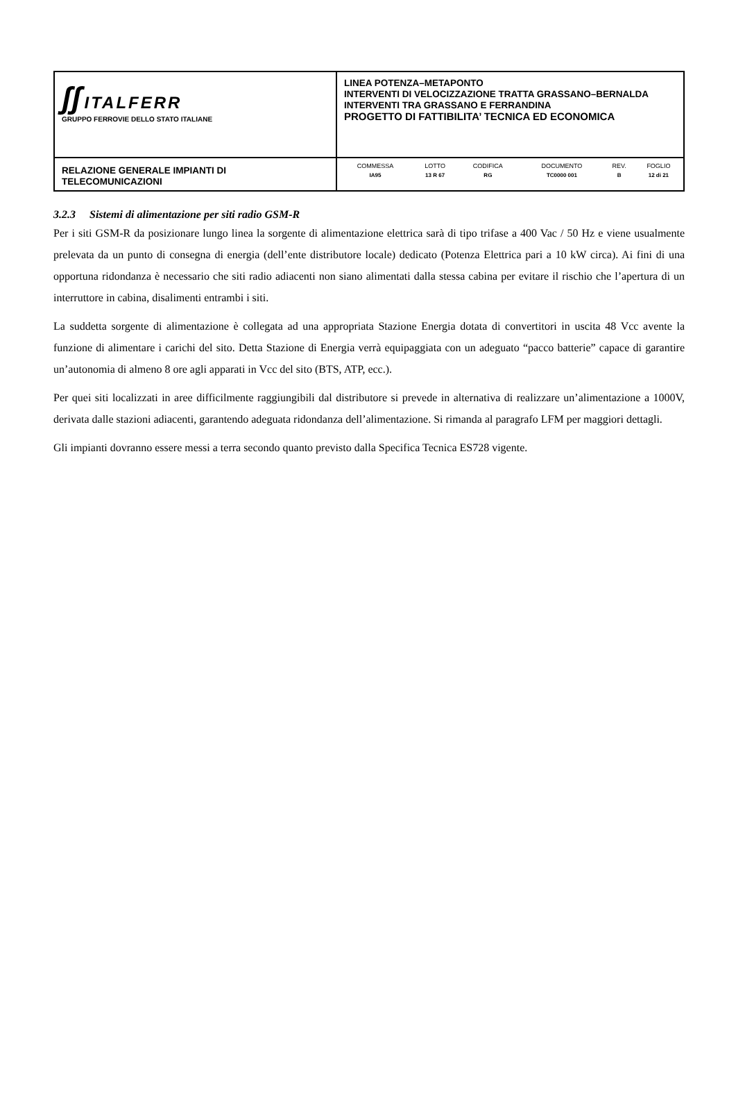| ʃʃ ITALFERR GRUPPO FERROVIE DELLO STATO ITALIANE | LINEA POTENZA–METAPONTO INTERVENTI DI VELOCIZZAZIONE TRATTA GRASSANO–BERNALDA INTERVENTI TRA GRASSANO E FERRANDINA PROGETTO DI FATTIBILITA’ TECNICA ED ECONOMICA |
| RELAZIONE GENERALE IMPIANTI DI TELECOMUNICAZIONI | / COMMESSA / LOTTO / CODIFICA / DOCUMENTO / REV. / FOGLIO / / IA95 / 13 R 67 / RG / TC0000 001 / B / 12 di 21 / |
3.2.3 Sistemi di alimentazione per siti radio GSM-R
Per i siti GSM-R da posizionare lungo linea la sorgente di alimentazione elettrica sarà di tipo trifase a 400 Vac / 50 Hz e viene usualmente prelevata da un punto di consegna di energia (dell’ente distributore locale) dedicato (Potenza Elettrica pari a 10 kW circa). Ai fini di una opportuna ridondanza è necessario che siti radio adiacenti non siano alimentati dalla stessa cabina per evitare il rischio che l’apertura di un interruttore in cabina, disalimenti entrambi i siti.
La suddetta sorgente di alimentazione è collegata ad una appropriata Stazione Energia dotata di convertitori in uscita 48 Vcc avente la funzione di alimentare i carichi del sito. Detta Stazione di Energia verrà equipaggiata con un adeguato “pacco batterie” capace di garantire un’autonomia di almeno 8 ore agli apparati in Vcc del sito (BTS, ATP, ecc.).
Per quei siti localizzati in aree difficilmente raggiungibili dal distributore si prevede in alternativa di realizzare un’alimentazione a 1000V, derivata dalle stazioni adiacenti, garantendo adeguata ridondanza dell’alimentazione. Si rimanda al paragrafo LFM per maggiori dettagli.
Gli impianti dovranno essere messi a terra secondo quanto previsto dalla Specifica Tecnica ES728 vigente.